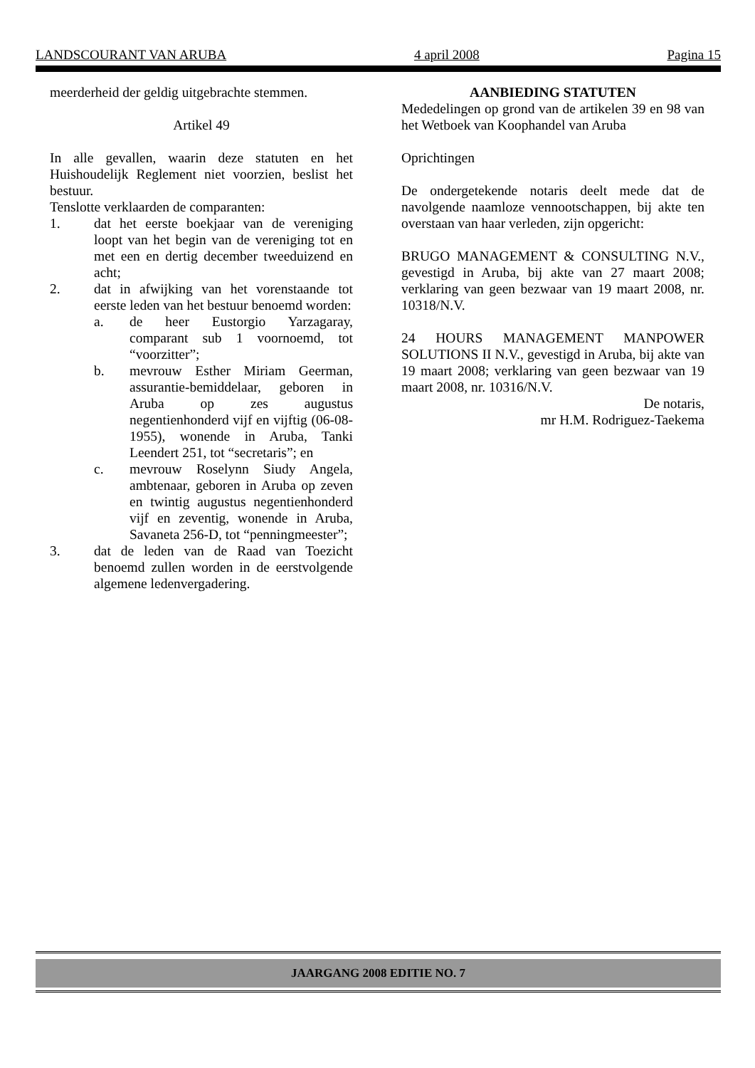LANDSCOURANT VAN ARUBA 4 april 2008 Pagina 15
meerderheid der geldig uitgebrachte stemmen.
Artikel 49
In alle gevallen, waarin deze statuten en het Huishoudelijk Reglement niet voorzien, beslist het bestuur.
Tenslotte verklaarden de comparanten:
1. dat het eerste boekjaar van de vereniging loopt van het begin van de vereniging tot en met een en dertig december tweeduizend en acht;
2. dat in afwijking van het vorenstaande tot eerste leden van het bestuur benoemd worden:
a. de heer Eustorgio Yarzagaray, comparant sub 1 voornoemd, tot “voorzitter”;
b. mevrouw Esther Miriam Geerman, assurantie-bemiddelaar, geboren in Aruba op zes augustus negentienhonderd vijf en vijftig (06-08-1955), wonende in Aruba, Tanki Leendert 251, tot “secretaris”; en
c. mevrouw Roselynn Siudy Angela, ambtenaar, geboren in Aruba op zeven en twintig augustus negentienhonderd vijf en zeventig, wonende in Aruba, Savaneta 256-D, tot “penningmeester”;
3. dat de leden van de Raad van Toezicht benoemd zullen worden in de eerstvolgende algemene ledenvergadering.
AANBIEDING STATUTEN
Mededelingen op grond van de artikelen 39 en 98 van het Wetboek van Koophandel van Aruba
Oprichtingen
De ondergetekende notaris deelt mede dat de navolgende naamloze vennootschappen, bij akte ten overstaan van haar verleden, zijn opgericht:
BRUGO MANAGEMENT & CONSULTING N.V., gevestigd in Aruba, bij akte van 27 maart 2008; verklaring van geen bezwaar van 19 maart 2008, nr. 10318/N.V.
24 HOURS MANAGEMENT MANPOWER SOLUTIONS II N.V., gevestigd in Aruba, bij akte van 19 maart 2008; verklaring van geen bezwaar van 19 maart 2008, nr. 10316/N.V.
De notaris,
mr H.M. Rodriguez-Taekema
JAARGANG 2008 EDITIE NO. 7